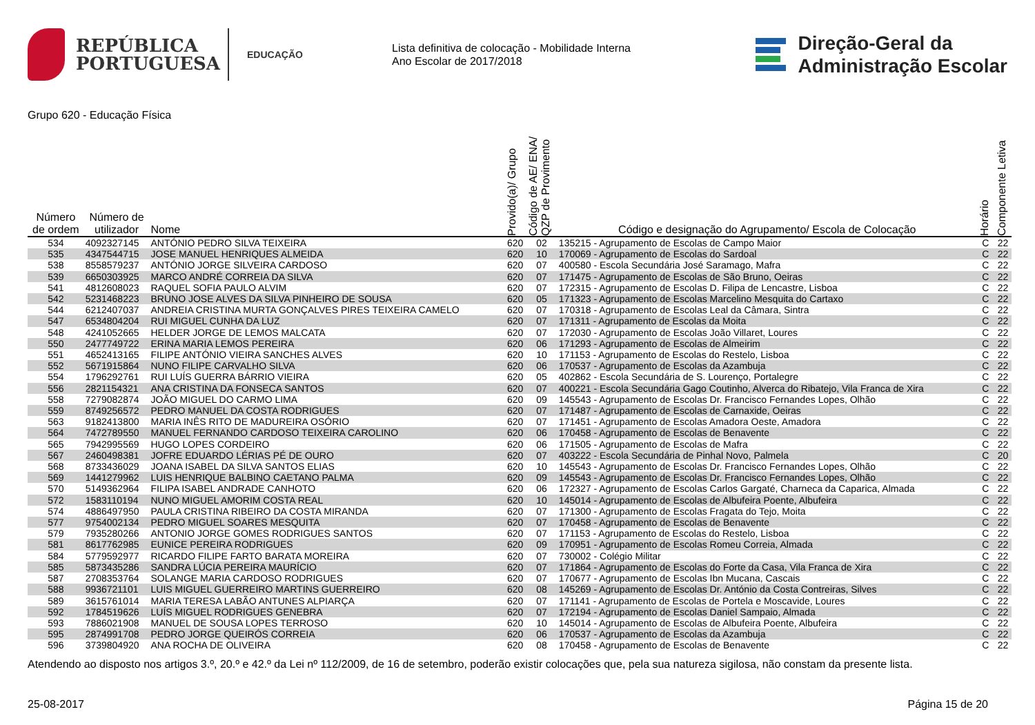REPÚBLICA
PORTUGUESA
EDUCAÇÃO
Lista definitiva de colocação - Mobilidade Interna
Ano Escolar de 2017/2018
Direção-Geral da
Administração Escolar
Grupo 620 - Educação Física
| Número de ordem | Número de utilizador | Nome | Provido(a)/ Grupo | Código de AE/ ENA/ QZP de Provimento | Código e designação do Agrupamento/ Escola de Colocação | Horário | Componente Letiva |
| --- | --- | --- | --- | --- | --- | --- | --- |
| 534 | 4092327145 | ANTÓNIO PEDRO SILVA TEIXEIRA | 620 | 02 | 135215 - Agrupamento de Escolas de Campo Maior | C | 22 |
| 535 | 4347544715 | JOSE MANUEL HENRIQUES ALMEIDA | 620 | 10 | 170069 - Agrupamento de Escolas do Sardoal | C | 22 |
| 538 | 8558579237 | ANTÓNIO JORGE SILVEIRA CARDOSO | 620 | 07 | 400580 - Escola Secundária José Saramago, Mafra | C | 22 |
| 539 | 6650303925 | MARCO ANDRÉ CORREIA DA SILVA | 620 | 07 | 171475 - Agrupamento de Escolas de São Bruno, Oeiras | C | 22 |
| 541 | 4812608023 | RAQUEL SOFIA PAULO ALVIM | 620 | 07 | 172315 - Agrupamento de Escolas D. Filipa de Lencastre, Lisboa | C | 22 |
| 542 | 5231468223 | BRUNO JOSE ALVES DA SILVA PINHEIRO DE SOUSA | 620 | 05 | 171323 - Agrupamento de Escolas Marcelino Mesquita do Cartaxo | C | 22 |
| 544 | 6212407037 | ANDREIA CRISTINA MURTA GONÇALVES PIRES TEIXEIRA CAMELO | 620 | 07 | 170318 - Agrupamento de Escolas Leal da Câmara, Sintra | C | 22 |
| 547 | 6534804204 | RUI MIGUEL CUNHA DA LUZ | 620 | 07 | 171311 - Agrupamento de Escolas da Moita | C | 22 |
| 548 | 4241052665 | HELDER JORGE DE LEMOS MALCATA | 620 | 07 | 172030 - Agrupamento de Escolas João Villaret, Loures | C | 22 |
| 550 | 2477749722 | ERINA MARIA LEMOS PEREIRA | 620 | 06 | 171293 - Agrupamento de Escolas de Almeirim | C | 22 |
| 551 | 4652413165 | FILIPE ANTÓNIO VIEIRA SANCHES ALVES | 620 | 10 | 171153 - Agrupamento de Escolas do Restelo, Lisboa | C | 22 |
| 552 | 5671915864 | NUNO FILIPE CARVALHO SILVA | 620 | 06 | 170537 - Agrupamento de Escolas da Azambuja | C | 22 |
| 554 | 1796292761 | RUI LUÍS GUERRA BÁRRIO VIEIRA | 620 | 05 | 402862 - Escola Secundária de S. Lourenço, Portalegre | C | 22 |
| 556 | 2821154321 | ANA CRISTINA DA FONSECA SANTOS | 620 | 07 | 400221 - Escola Secundária Gago Coutinho, Alverca do Ribatejo, Vila Franca de Xira | C | 22 |
| 558 | 7279082874 | JOÃO MIGUEL DO CARMO LIMA | 620 | 09 | 145543 - Agrupamento de Escolas Dr. Francisco Fernandes Lopes, Olhão | C | 22 |
| 559 | 8749256572 | PEDRO MANUEL DA COSTA RODRIGUES | 620 | 07 | 171487 - Agrupamento de Escolas de Carnaxide, Oeiras | C | 22 |
| 563 | 9182413800 | MARIA INÊS RITO DE MADUREIRA OSÓRIO | 620 | 07 | 171451 - Agrupamento de Escolas Amadora Oeste, Amadora | C | 22 |
| 564 | 7472789550 | MANUEL FERNANDO CARDOSO TEIXEIRA CAROLINO | 620 | 06 | 170458 - Agrupamento de Escolas de Benavente | C | 22 |
| 565 | 7942995569 | HUGO LOPES CORDEIRO | 620 | 06 | 171505 - Agrupamento de Escolas de Mafra | C | 22 |
| 567 | 2460498381 | JOFRE EDUARDO LÉRIAS PÉ DE OURO | 620 | 07 | 403222 - Escola Secundária de Pinhal Novo, Palmela | C | 20 |
| 568 | 8733436029 | JOANA ISABEL DA SILVA SANTOS ELIAS | 620 | 10 | 145543 - Agrupamento de Escolas Dr. Francisco Fernandes Lopes, Olhão | C | 22 |
| 569 | 1441279962 | LUIS HENRIQUE BALBINO CAETANO PALMA | 620 | 09 | 145543 - Agrupamento de Escolas Dr. Francisco Fernandes Lopes, Olhão | C | 22 |
| 570 | 5149362964 | FILIPA ISABEL ANDRADE CANHOTO | 620 | 06 | 172327 - Agrupamento de Escolas Carlos Gargaté, Charneca da Caparica, Almada | C | 22 |
| 572 | 1583110194 | NUNO MIGUEL AMORIM COSTA REAL | 620 | 10 | 145014 - Agrupamento de Escolas de Albufeira Poente, Albufeira | C | 22 |
| 574 | 4886497950 | PAULA CRISTINA RIBEIRO DA COSTA MIRANDA | 620 | 07 | 171300 - Agrupamento de Escolas Fragata do Tejo, Moita | C | 22 |
| 577 | 9754002134 | PEDRO MIGUEL SOARES MESQUITA | 620 | 07 | 170458 - Agrupamento de Escolas de Benavente | C | 22 |
| 579 | 7935280266 | ANTONIO JORGE GOMES RODRIGUES SANTOS | 620 | 07 | 171153 - Agrupamento de Escolas do Restelo, Lisboa | C | 22 |
| 581 | 8617762985 | EUNICE PEREIRA RODRIGUES | 620 | 09 | 170951 - Agrupamento de Escolas Romeu Correia, Almada | C | 22 |
| 584 | 5779592977 | RICARDO FILIPE FARTO BARATA MOREIRA | 620 | 07 | 730002 - Colégio Militar | C | 22 |
| 585 | 5873435286 | SANDRA LÚCIA PEREIRA MAURÍCIO | 620 | 07 | 171864 - Agrupamento de Escolas do Forte da Casa, Vila Franca de Xira | C | 22 |
| 587 | 2708353764 | SOLANGE MARIA CARDOSO RODRIGUES | 620 | 07 | 170677 - Agrupamento de Escolas Ibn Mucana, Cascais | C | 22 |
| 588 | 9936721101 | LUIS MIGUEL GUERREIRO MARTINS GUERREIRO | 620 | 08 | 145269 - Agrupamento de Escolas Dr. António da Costa Contreiras, Silves | C | 22 |
| 589 | 3615761014 | MARIA TERESA LABÃO ANTUNES ALPIARÇA | 620 | 07 | 171141 - Agrupamento de Escolas de Portela e Moscavide, Loures | C | 22 |
| 592 | 1784519626 | LUÍS MIGUEL RODRIGUES GENEBRA | 620 | 07 | 172194 - Agrupamento de Escolas Daniel Sampaio, Almada | C | 22 |
| 593 | 7886021908 | MANUEL DE SOUSA LOPES TERROSO | 620 | 10 | 145014 - Agrupamento de Escolas de Albufeira Poente, Albufeira | C | 22 |
| 595 | 2874991708 | PEDRO JORGE QUEIRÓS CORREIA | 620 | 06 | 170537 - Agrupamento de Escolas da Azambuja | C | 22 |
| 596 | 3739804920 | ANA ROCHA DE OLIVEIRA | 620 | 08 | 170458 - Agrupamento de Escolas de Benavente | C | 22 |
Atendendo ao disposto nos artigos 3.º, 20.º e 42.º da Lei nº 112/2009, de 16 de setembro, poderão existir colocações que, pela sua natureza sigilosa, não constam da presente lista.
25-08-2017 Página 15 de 20